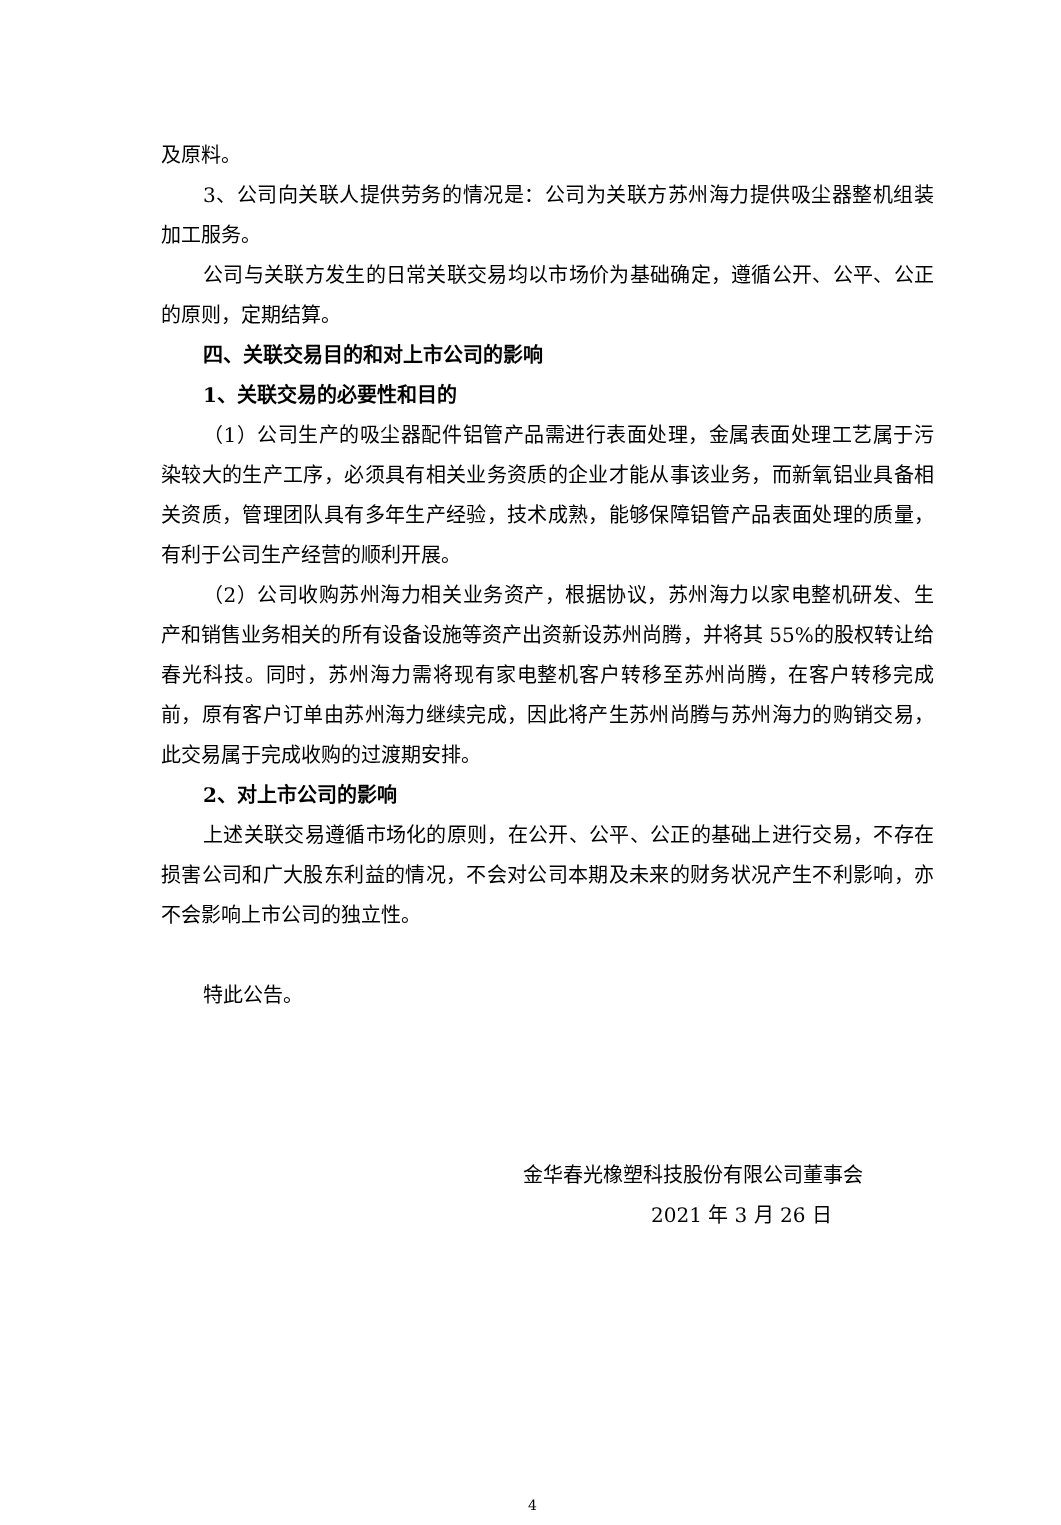及原料。
3、公司向关联人提供劳务的情况是：公司为关联方苏州海力提供吸尘器整机组装加工服务。
公司与关联方发生的日常关联交易均以市场价为基础确定，遵循公开、公平、公正的原则，定期结算。
四、关联交易目的和对上市公司的影响
1、关联交易的必要性和目的
（1）公司生产的吸尘器配件铝管产品需进行表面处理，金属表面处理工艺属于污染较大的生产工序，必须具有相关业务资质的企业才能从事该业务，而新氧铝业具备相关资质，管理团队具有多年生产经验，技术成熟，能够保障铝管产品表面处理的质量，有利于公司生产经营的顺利开展。
（2）公司收购苏州海力相关业务资产，根据协议，苏州海力以家电整机研发、生产和销售业务相关的所有设备设施等资产出资新设苏州尚腾，并将其 55%的股权转让给春光科技。同时，苏州海力需将现有家电整机客户转移至苏州尚腾，在客户转移完成前，原有客户订单由苏州海力继续完成，因此将产生苏州尚腾与苏州海力的购销交易，此交易属于完成收购的过渡期安排。
2、对上市公司的影响
上述关联交易遵循市场化的原则，在公开、公平、公正的基础上进行交易，不存在损害公司和广大股东利益的情况，不会对公司本期及未来的财务状况产生不利影响，亦不会影响上市公司的独立性。
特此公告。
金华春光橡塑科技股份有限公司董事会
2021 年 3 月 26 日
4